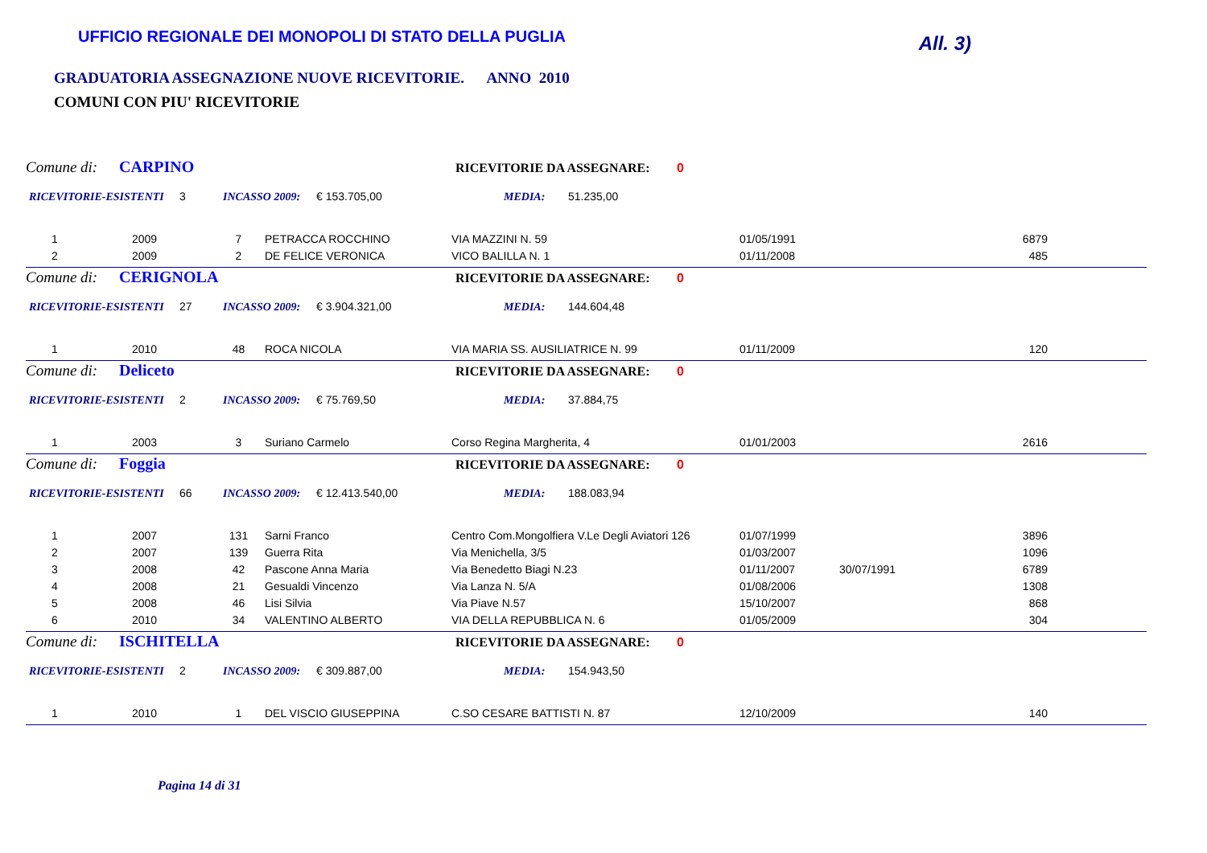UFFICIO REGIONALE DEI MONOPOLI DI STATO DELLA PUGLIA
All. 3)
GRADUATORIA ASSEGNAZIONE NUOVE RICEVITORIE. ANNO 2010
COMUNI CON PIU' RICEVITORIE
Comune di: CARPINO RICEVITORIE DA ASSEGNARE: 0
RICEVITORIE-ESISTENTI 3 INCASSO 2009: € 153.705,00 MEDIA: 51.235,00
| 1 | 2009 | 7 | PETRACCA ROCCHINO | VIA MAZZINI N. 59 | 01/05/1991 | | 6879 |
| 2 | 2009 | 2 | DE FELICE VERONICA | VICO BALILLA N. 1 | 01/11/2008 | | 485 |
Comune di: CERIGNOLA RICEVITORIE DA ASSEGNARE: 0
RICEVITORIE-ESISTENTI 27 INCASSO 2009: € 3.904.321,00 MEDIA: 144.604,48
| 1 | 2010 | 48 | ROCA NICOLA | VIA MARIA SS. AUSILIATRICE N. 99 | 01/11/2009 | | 120 |
Comune di: Deliceto RICEVITORIE DA ASSEGNARE: 0
RICEVITORIE-ESISTENTI 2 INCASSO 2009: € 75.769,50 MEDIA: 37.884,75
| 1 | 2003 | 3 | Suriano Carmelo | Corso Regina Margherita, 4 | 01/01/2003 | | 2616 |
Comune di: Foggia RICEVITORIE DA ASSEGNARE: 0
RICEVITORIE-ESISTENTI 66 INCASSO 2009: € 12.413.540,00 MEDIA: 188.083,94
| 1 | 2007 | 131 | Sarni Franco | Centro Com.Mongolfiera V.Le Degli Aviatori 126 | 01/07/1999 | | 3896 |
| 2 | 2007 | 139 | Guerra Rita | Via Menichella, 3/5 | 01/03/2007 | | 1096 |
| 3 | 2008 | 42 | Pascone Anna Maria | Via Benedetto Biagi N.23 | 01/11/2007 | 30/07/1991 | 6789 |
| 4 | 2008 | 21 | Gesualdi Vincenzo | Via Lanza N. 5/A | 01/08/2006 | | 1308 |
| 5 | 2008 | 46 | Lisi Silvia | Via Piave N.57 | 15/10/2007 | | 868 |
| 6 | 2010 | 34 | VALENTINO ALBERTO | VIA DELLA REPUBBLICA N. 6 | 01/05/2009 | | 304 |
Comune di: ISCHITELLA RICEVITORIE DA ASSEGNARE: 0
RICEVITORIE-ESISTENTI 2 INCASSO 2009: € 309.887,00 MEDIA: 154.943,50
| 1 | 2010 | 1 | DEL VISCIO GIUSEPPINA | C.SO CESARE BATTISTI N. 87 | 12/10/2009 | | 140 |
Pagina 14 di 31